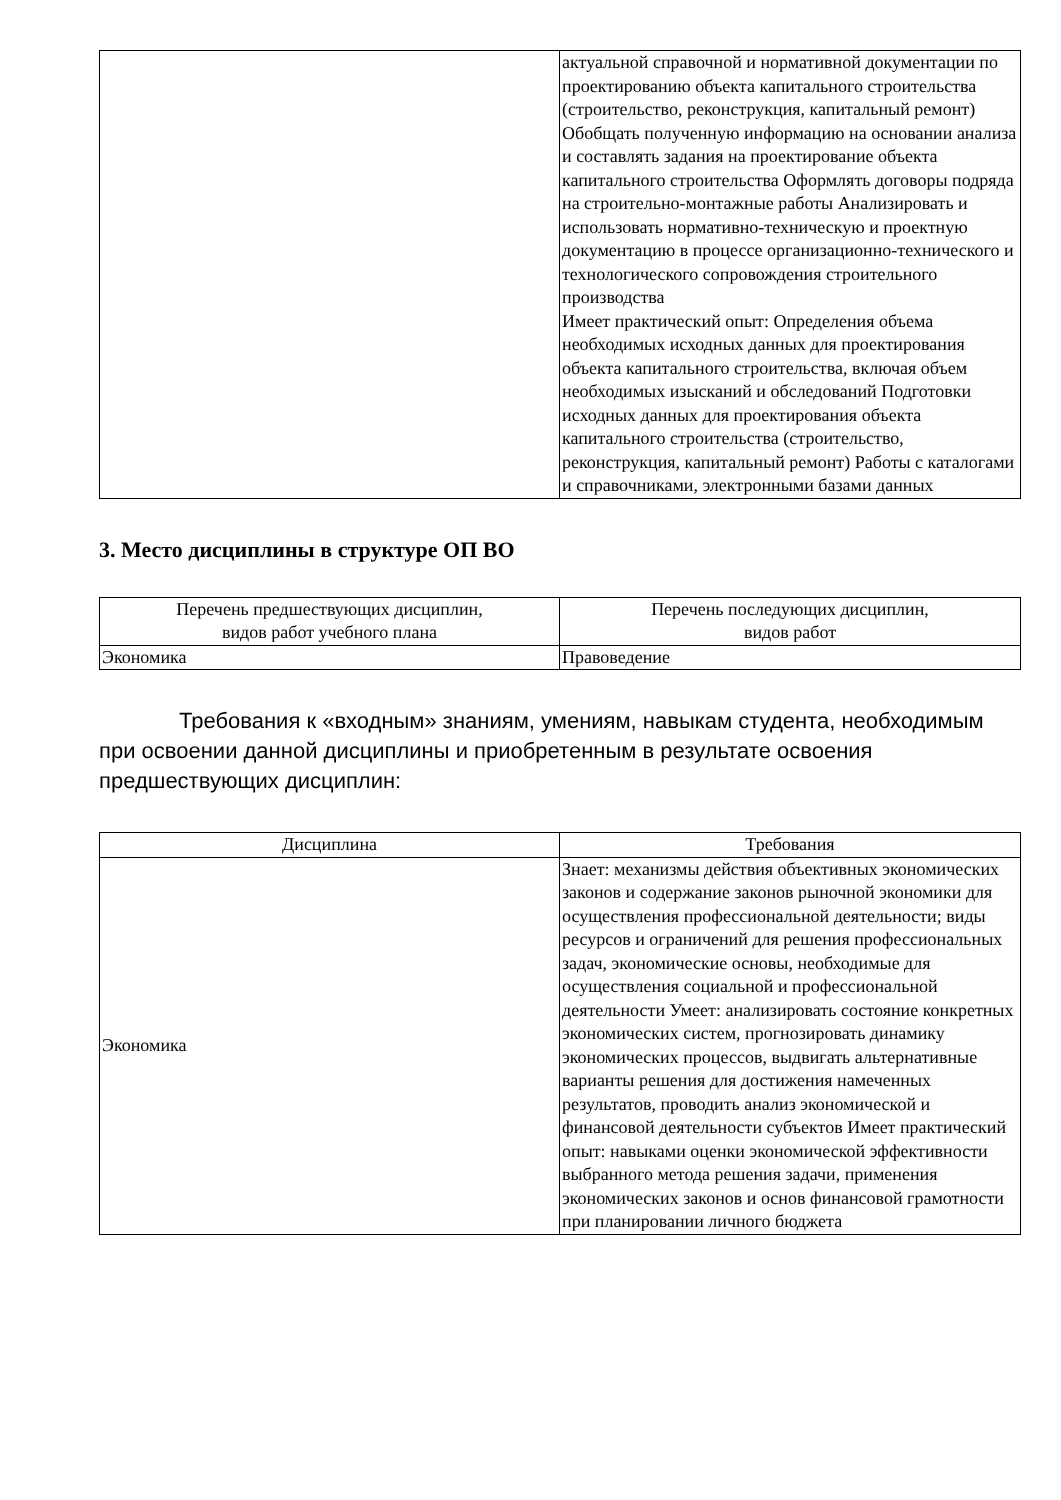| | актуальной справочной и нормативной документации по проектированию объекта капитального строительства (строительство, реконструкция, капитальный ремонт) Обобщать полученную информацию на основании анализа и составлять задания на проектирование объекта капитального строительства Оформлять договоры подряда на строительно-монтажные работы Анализировать и использовать нормативно-техническую и проектную документацию в процессе организационно-технического и технологического сопровождения строительного производства Имеет практический опыт: Определения объема необходимых исходных данных для проектирования объекта капитального строительства, включая объем необходимых изысканий и обследований Подготовки исходных данных для проектирования объекта капитального строительства (строительство, реконструкция, капитальный ремонт) Работы с каталогами и справочниками, электронными базами данных |
3. Место дисциплины в структуре ОП ВО
| Перечень предшествующих дисциплин, видов работ учебного плана | Перечень последующих дисциплин, видов работ |
| --- | --- |
| Экономика | Правоведение |
Требования к «входным» знаниям, умениям, навыкам студента, необходимым при освоении данной дисциплины и приобретенным в результате освоения предшествующих дисциплин:
| Дисциплина | Требования |
| --- | --- |
| Экономика | Знает: механизмы действия объективных экономических законов и содержание законов рыночной экономики для осуществления профессиональной деятельности; виды ресурсов и ограничений для решения профессиональных задач, экономические основы, необходимые для осуществления социальной и профессиональной деятельности Умеет: анализировать состояние конкретных экономических систем, прогнозировать динамику экономических процессов, выдвигать альтернативные варианты решения для достижения намеченных результатов, проводить анализ экономической и финансовой деятельности субъектов Имеет практический опыт: навыками оценки экономической эффективности выбранного метода решения задачи, применения экономических законов и основ финансовой грамотности при планировании личного бюджета |